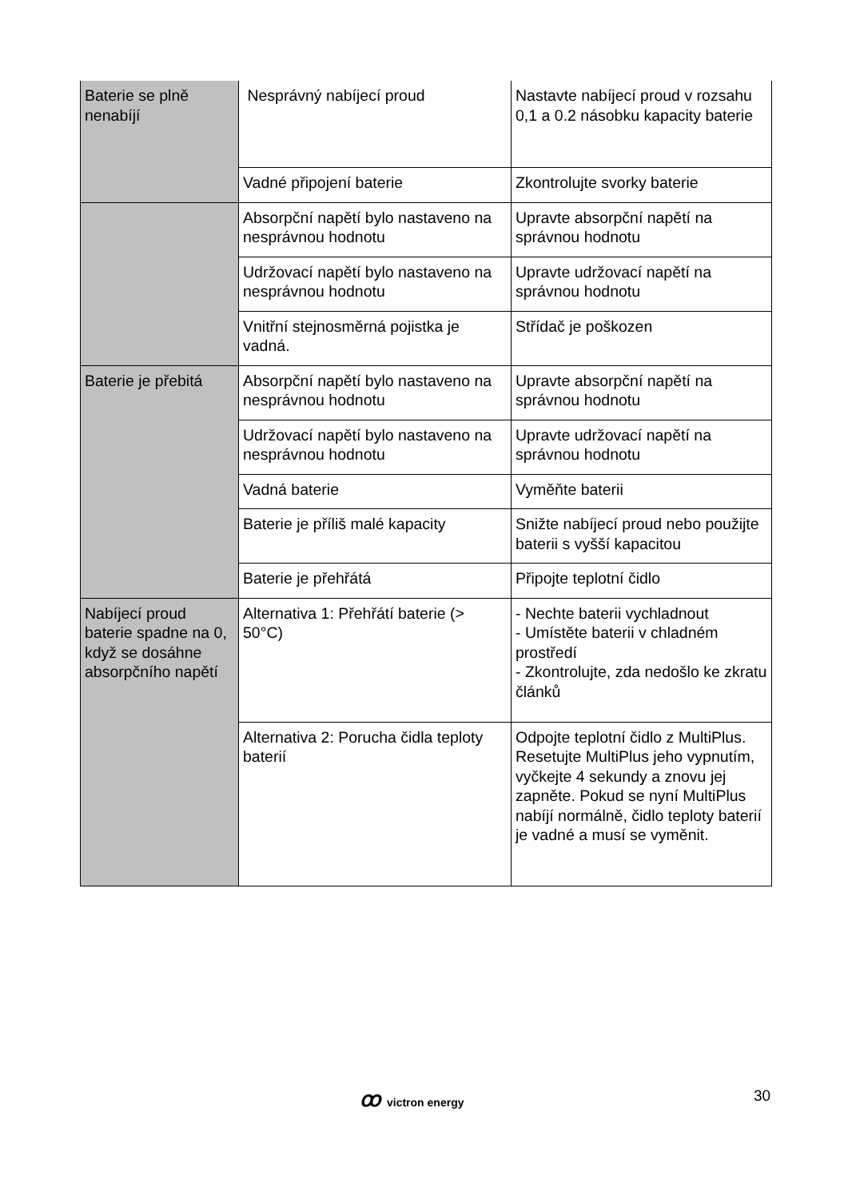| Baterie se plně nenabíjí | Nesprávný nabíjecí proud | Nastavte nabíjecí proud v rozsahu 0,1 a 0.2 násobku kapacity baterie |
| | Vadné připojení baterie | Zkontrolujte svorky baterie |
| | Absorpční napětí bylo nastaveno na nesprávnou hodnotu | Upravte absorpční napětí na správnou hodnotu |
| | Udržovací napětí bylo nastaveno na nesprávnou hodnotu | Upravte udržovací napětí na správnou hodnotu |
| | Vnitřní stejnosměrná pojistka je vadná. | Střídač je poškozen |
| Baterie je přebitá | Absorpční napětí bylo nastaveno na nesprávnou hodnotu | Upravte absorpční napětí na správnou hodnotu |
| | Udržovací napětí bylo nastaveno na nesprávnou hodnotu | Upravte udržovací napětí na správnou hodnotu |
| | Vadná baterie | Vyměňte baterii |
| | Baterie je příliš malé kapacity | Snižte nabíjecí proud nebo použijte baterii s vyšší kapacitou |
| | Baterie je přehřátá | Připojte teplotní čidlo |
| Nabíjecí proud baterie spadne na 0, když se dosáhne absorpčního napětí | Alternativa 1: Přehřátí baterie (> 50°C) | - Nechte baterii vychladnout - Umístěte baterii v chladném prostředí - Zkontrolujte, zda nedošlo ke zkratu článků |
| | Alternativa 2: Porucha čidla teploty baterií | Odpojte teplotní čidlo z MultiPlus. Resetujte MultiPlus jeho vypnutím, vyčkejte 4 sekundy a znovu jej zapněte. Pokud se nyní MultiPlus nabíjí normálně, čidlo teploty baterií je vadné a musí se vyměnit. |
ꝏvictron energy 30